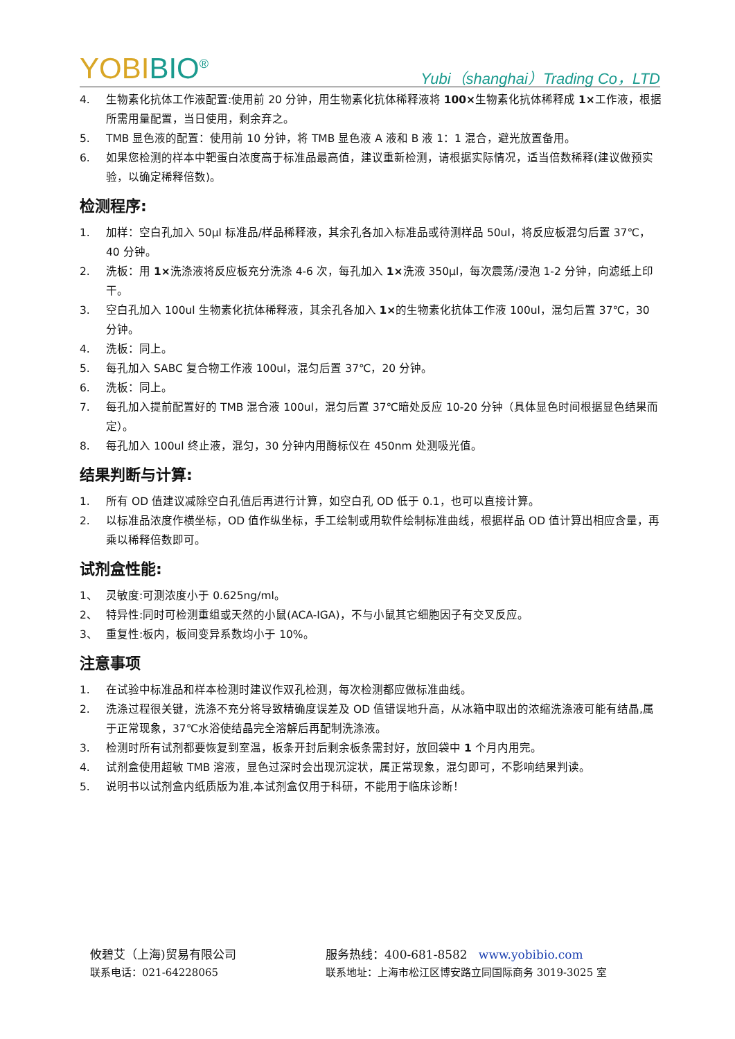YOBIBIO<sup>®</sup> Yubi（shanghai）Trading Co，LTD
4. 生物素化抗体工作液配置:使用前 20 分钟，用生物素化抗体稀释液将 100×生物素化抗体稀释成 1×工作液，根据所需用量配置，当日使用，剩余弃之。
5. TMB 显色液的配置：使用前 10 分钟，将 TMB 显色液 A 液和 B 液 1：1 混合，避光放置备用。
6. 如果您检测的样本中靶蛋白浓度高于标准品最高值，建议重新检测，请根据实际情况，适当倍数稀释(建议做预实验，以确定稀释倍数)。
检测程序:
1. 加样：空白孔加入 50μl 标准品/样品稀释液，其余孔各加入标准品或待测样品 50ul，将反应板混匀后置 37℃，40 分钟。
2. 洗板：用 1×洗涤液将反应板充分洗涤 4-6 次，每孔加入 1×洗液 350μl，每次震荡/浸泡 1-2 分钟，向滤纸上印干。
3. 空白孔加入 100ul 生物素化抗体稀释液，其余孔各加入 1×的生物素化抗体工作液 100ul，混匀后置 37℃，30 分钟。
4. 洗板：同上。
5. 每孔加入 SABC 复合物工作液 100ul，混匀后置 37℃，20 分钟。
6. 洗板：同上。
7. 每孔加入提前配置好的 TMB 混合液 100ul，混匀后置 37℃暗处反应 10-20 分钟（具体显色时间根据显色结果而定）。
8. 每孔加入 100ul 终止液，混匀，30 分钟内用酶标仪在 450nm 处测吸光值。
结果判断与计算:
1. 所有 OD 值建议减除空白孔值后再进行计算，如空白孔 OD 低于 0.1，也可以直接计算。
2. 以标准品浓度作横坐标，OD 值作纵坐标，手工绘制或用软件绘制标准曲线，根据样品 OD 值计算出相应含量，再乘以稀释倍数即可。
试剂盒性能:
1、 灵敏度:可测浓度小于 0.625ng/ml。
2、 特异性:同时可检测重组或天然的小鼠(ACA-IGA)，不与小鼠其它细胞因子有交叉反应。
3、 重复性:板内，板间变异系数均小于 10%。
注意事项
1. 在试验中标准品和样本检测时建议作双孔检测，每次检测都应做标准曲线。
2. 洗涤过程很关键，洗涤不充分将导致精确度误差及 OD 值错误地升高，从冰箱中取出的浓缩洗涤液可能有结晶,属于正常现象，37℃水浴使结晶完全溶解后再配制洗涤液。
3. 检测时所有试剂都要恢复到室温，板条开封后剩余板条需封好，放回袋中 1 个月内用完。
4. 试剂盒使用超敏 TMB 溶液，显色过深时会出现沉淀状，属正常现象，混匀即可，不影响结果判读。
5. 说明书以试剂盒内纸质版为准,本试剂盒仅用于科研，不能用于临床诊断！
攸碧艾（上海)贸易有限公司 服务热线：400-681-8582 www.yobibio.com
联系电话：021-64228065 联系地址：上海市松江区博安路立同国际商务 3019-3025 室